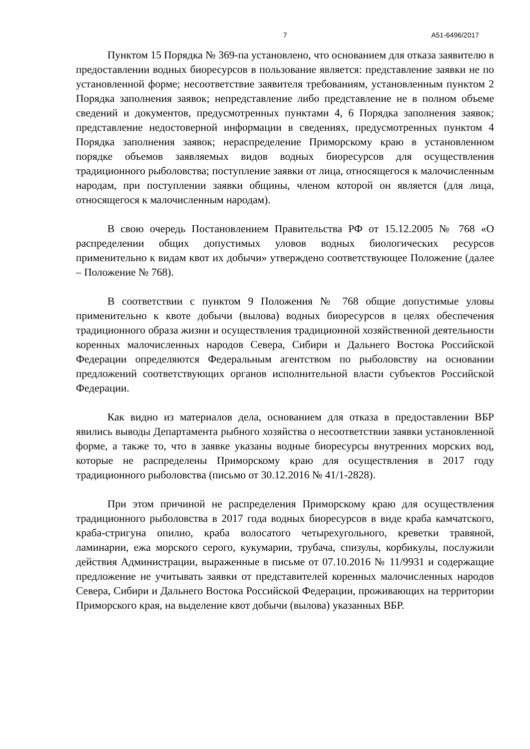7 А51-6496/2017
Пунктом 15 Порядка № 369-па установлено, что основанием для отказа заявителю в предоставлении водных биоресурсов в пользование является: представление заявки не по установленной форме; несоответствие заявителя требованиям, установленным пунктом 2 Порядка заполнения заявок; непредставление либо представление не в полном объеме сведений и документов, предусмотренных пунктами 4, 6 Порядка заполнения заявок; представление недостоверной информации в сведениях, предусмотренных пунктом 4 Порядка заполнения заявок; нераспределение Приморскому краю в установленном порядке объемов заявляемых видов водных биоресурсов для осуществления традиционного рыболовства; поступление заявки от лица, относящегося к малочисленным народам, при поступлении заявки общины, членом которой он является (для лица, относящегося к малочисленным народам).
В свою очередь Постановлением Правительства РФ от 15.12.2005 № 768 «О распределении общих допустимых уловов водных биологических ресурсов применительно к видам квот их добычи» утверждено соответствующее Положение (далее – Положение № 768).
В соответствии с пунктом 9 Положения № 768 общие допустимые уловы применительно к квоте добычи (вылова) водных биоресурсов в целях обеспечения традиционного образа жизни и осуществления традиционной хозяйственной деятельности коренных малочисленных народов Севера, Сибири и Дальнего Востока Российской Федерации определяются Федеральным агентством по рыболовству на основании предложений соответствующих органов исполнительной власти субъектов Российской Федерации.
Как видно из материалов дела, основанием для отказа в предоставлении ВБР явились выводы Департамента рыбного хозяйства о несоответствии заявки установленной форме, а также то, что в заявке указаны водные биоресурсы внутренних морских вод, которые не распределены Приморскому краю для осуществления в 2017 году традиционного рыболовства (письмо от 30.12.2016 № 41/1-2828).
При этом причиной не распределения Приморскому краю для осуществления традиционного рыболовства в 2017 года водных биоресурсов в виде краба камчатского, краба-стригуна опилио, краба волосатого четырехугольного, креветки травяной, ламинарии, ежа морского серого, кукумарии, трубача, спизулы, корбикулы, послужили действия Администрации, выраженные в письме от 07.10.2016 № 11/9931 и содержащие предложение не учитывать заявки от представителей коренных малочисленных народов Севера, Сибири и Дальнего Востока Российской Федерации, проживающих на территории Приморского края, на выделение квот добычи (вылова) указанных ВБР.